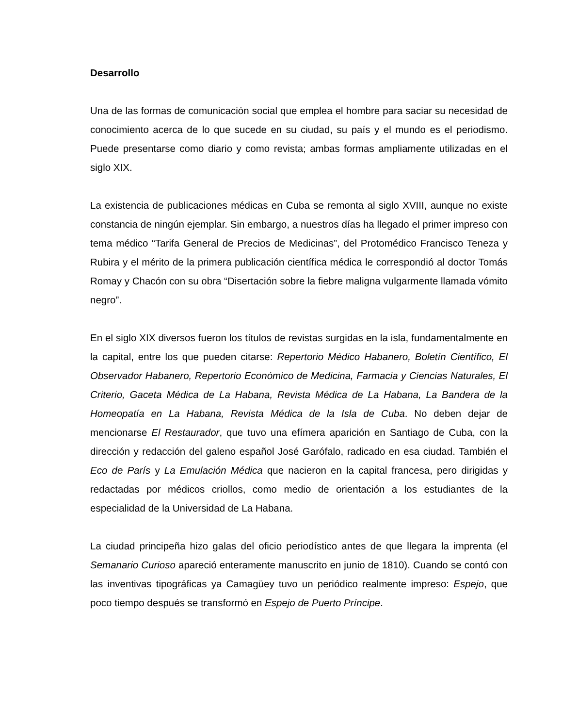Desarrollo
Una de las formas de comunicación social que emplea el hombre para saciar su necesidad de conocimiento acerca de lo que sucede en su ciudad, su país y el mundo es el periodismo. Puede presentarse como diario y como revista; ambas formas ampliamente utilizadas en el siglo XIX.
La existencia de publicaciones médicas en Cuba se remonta al siglo XVIII, aunque no existe constancia de ningún ejemplar. Sin embargo, a nuestros días ha llegado el primer impreso con tema médico “Tarifa General de Precios de Medicinas”, del Protomédico Francisco Teneza y Rubira y el mérito de la primera publicación científica médica le correspondió al doctor Tomás Romay y Chacón con su obra “Disertación sobre la fiebre maligna vulgarmente llamada vómito negro”.
En el siglo XIX diversos fueron los títulos de revistas surgidas en la isla, fundamentalmente en la capital, entre los que pueden citarse: Repertorio Médico Habanero, Boletín Científico, El Observador Habanero, Repertorio Económico de Medicina, Farmacia y Ciencias Naturales, El Criterio, Gaceta Médica de La Habana, Revista Médica de La Habana, La Bandera de la Homeopatía en La Habana, Revista Médica de la Isla de Cuba. No deben dejar de mencionarse El Restaurador, que tuvo una efímera aparición en Santiago de Cuba, con la dirección y redacción del galeno español José Garófalo, radicado en esa ciudad. También el Eco de París y La Emulación Médica que nacieron en la capital francesa, pero dirigidas y redactadas por médicos criollos, como medio de orientación a los estudiantes de la especialidad de la Universidad de La Habana.
La ciudad principeña hizo galas del oficio periodístico antes de que llegara la imprenta (el Semanario Curioso apareció enteramente manuscrito en junio de 1810). Cuando se contó con las inventivas tipográficas ya Camagüey tuvo un periódico realmente impreso: Espejo, que poco tiempo después se transformó en Espejo de Puerto Príncipe.